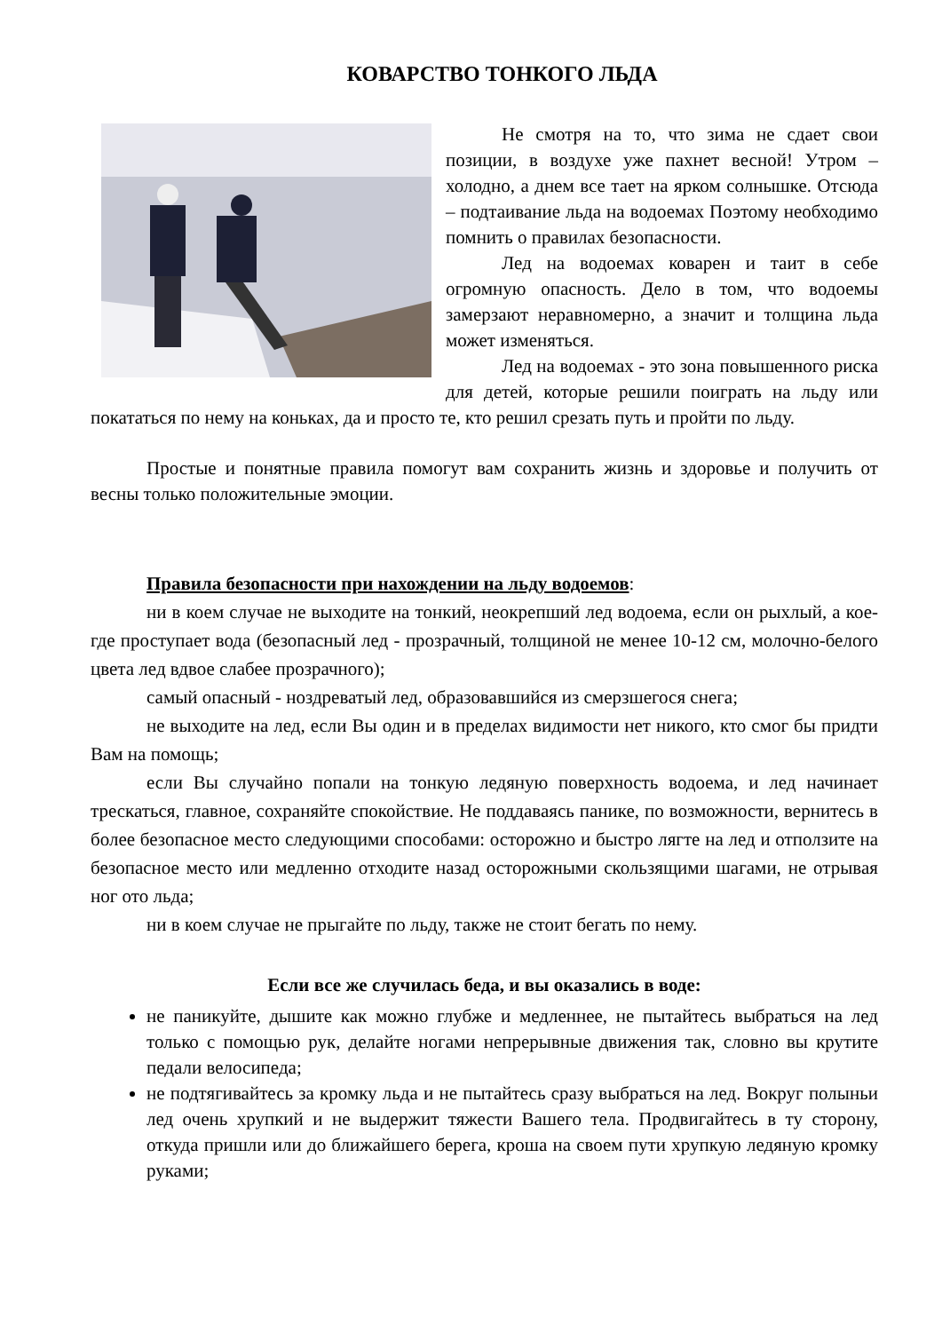КОВАРСТВО ТОНКОГО ЛЬДА
Не смотря на то, что зима не сдает свои позиции, в воздухе уже пахнет весной! Утром – холодно, а днем все тает на ярком солнышке. Отсюда – подтаивание льда на водоемах Поэтому необходимо помнить о правилах безопасности.
Лед на водоемах коварен и таит в себе огромную опасность. Дело в том, что водоемы замерзают неравномерно, а значит и толщина льда может изменяться.
Лед на водоемах - это зона повышенного риска для детей, которые решили поиграть на льду или покататься по нему на коньках, да и просто те, кто решил срезать путь и пройти по льду.
Простые и понятные правила помогут вам сохранить жизнь и здоровье и получить от весны только положительные эмоции.
Правила безопасности при нахождении на льду водоемов:
ни в коем случае не выходите на тонкий, неокрепший лед водоема, если он рыхлый, а кое-где проступает вода (безопасный лед - прозрачный, толщиной не менее 10-12 см, молочно-белого цвета лед вдвое слабее прозрачного);
самый опасный - ноздреватый лед, образовавшийся из смерзшегося снега;
не выходите на лед, если Вы один и в пределах видимости нет никого, кто смог бы придти Вам на помощь;
если Вы случайно попали на тонкую ледяную поверхность водоема, и лед начинает трескаться, главное, сохраняйте спокойствие. Не поддаваясь панике, по возможности, вернитесь в более безопасное место следующими способами: осторожно и быстро лягте на лед и отползите на безопасное место или медленно отходите назад осторожными скользящими шагами, не отрывая ног ото льда;
ни в коем случае не прыгайте по льду, также не стоит бегать по нему.
Если все же случилась беда, и вы оказались в воде:
не паникуйте, дышите как можно глубже и медленнее, не пытайтесь выбраться на лед только с помощью рук, делайте ногами непрерывные движения так, словно вы крутите педали велосипеда;
не подтягивайтесь за кромку льда и не пытайтесь сразу выбраться на лед. Вокруг полыньи лед очень хрупкий и не выдержит тяжести Вашего тела. Продвигайтесь в ту сторону, откуда пришли или до ближайшего берега, кроша на своем пути хрупкую ледяную кромку руками;